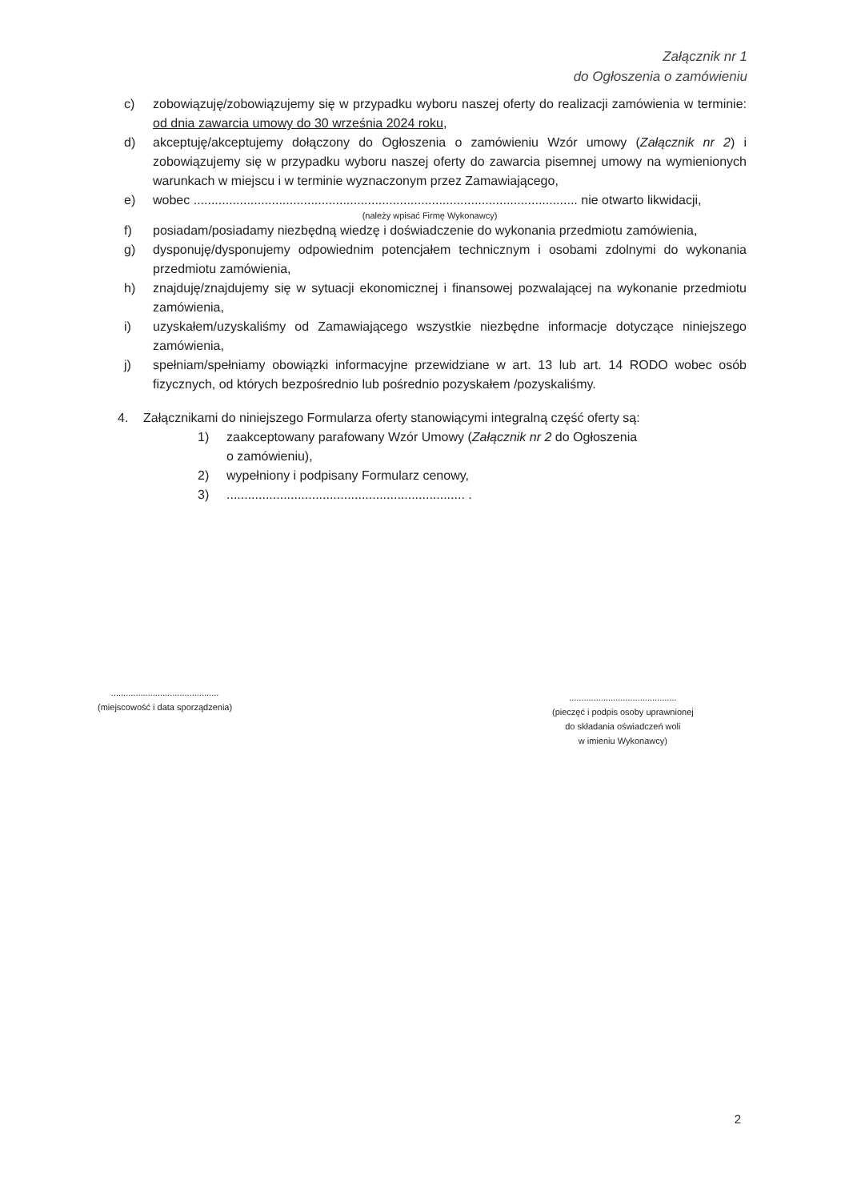Załącznik nr 1
do Ogłoszenia o zamówieniu
c) zobowiązuję/zobowiązujemy się w przypadku wyboru naszej oferty do realizacji zamówienia w terminie: od dnia zawarcia umowy do 30 września 2024 roku,
d) akceptuję/akceptujemy dołączony do Ogłoszenia o zamówieniu Wzór umowy (Załącznik nr 2) i zobowiązujemy się w przypadku wyboru naszej oferty do zawarcia pisemnej umowy na wymienionych warunkach w miejscu i w terminie wyznaczonym przez Zamawiającego,
e) wobec ............................................................................................................ nie otwarto likwidacji,
(należy wpisać Firmę Wykonawcy)
f) posiadam/posiadamy niezbędną wiedzę i doświadczenie do wykonania przedmiotu zamówienia,
g) dysponuję/dysponujemy odpowiednim potencjałem technicznym i osobami zdolnymi do wykonania przedmiotu zamówienia,
h) znajduję/znajdujemy się w sytuacji ekonomicznej i finansowej pozwalającej na wykonanie przedmiotu zamówienia,
i) uzyskałem/uzyskaliśmy od Zamawiającego wszystkie niezbędne informacje dotyczące niniejszego zamówienia,
j) spełniam/spełniamy obowiązki informacyjne przewidziane w art. 13 lub art. 14 RODO wobec osób fizycznych, od których bezpośrednio lub pośrednio pozyskałem /pozyskaliśmy.
4. Załącznikami do niniejszego Formularza oferty stanowiącymi integralną część oferty są:
1) zaakceptowany parafowany Wzór Umowy (Załącznik nr 2 do Ogłoszenia
o zamówieniu),
2) wypełniony i podpisany Formularz cenowy,
3)................................................................... .
............................................
(miejscowość i data sporządzenia)
............................................
(pieczęć i podpis osoby uprawnionej
do składania oświadczeń woli
w imieniu Wykonawcy)
2